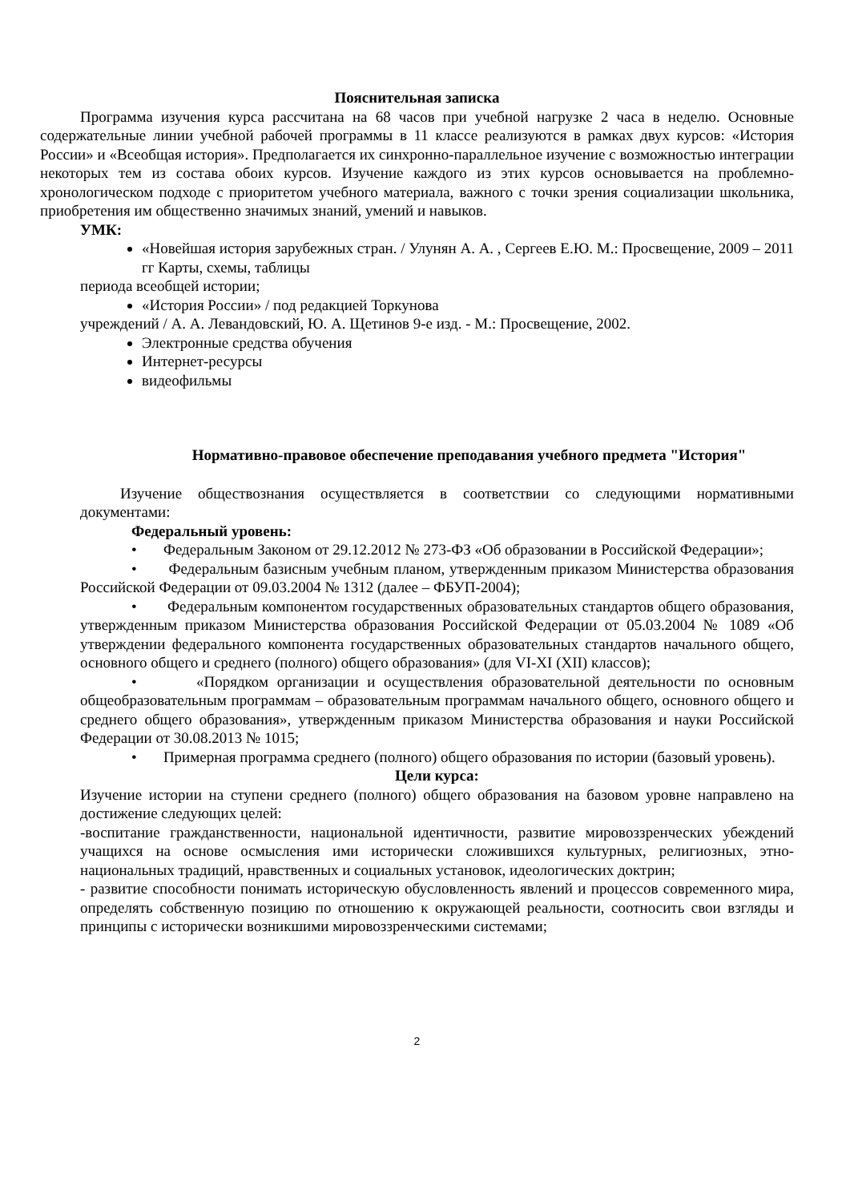Пояснительная записка
Программа изучения курса рассчитана на 68 часов при учебной нагрузке 2 часа в неделю. Основные содержательные линии учебной рабочей программы в 11 классе реализуются в рамках двух курсов: «История России» и «Всеобщая история». Предполагается их синхронно-параллельное изучение с возможностью интеграции некоторых тем из состава обоих курсов. Изучение каждого из этих курсов основывается на проблемно-хронологическом подходе с приоритетом учебного материала, важного с точки зрения социализации школьника, приобретения им общественно значимых знаний, умений и навыков.
УМК:
«Новейшая история зарубежных стран. / Улунян А. А. , Сергеев Е.Ю. М.: Просвещение, 2009 – 2011 гг Карты, схемы, таблицы
периода всеобщей истории;
«История России» / под редакцией Торкунова
учреждений / А. А. Левандовский, Ю. А. Щетинов 9-е изд. - М.: Просвещение, 2002.
Электронные средства обучения
Интернет-ресурсы
видеофильмы
Нормативно-правовое обеспечение преподавания учебного предмета "История"
Изучение обществознания осуществляется в соответствии со следующими нормативными документами:
Федеральный уровень:
• Федеральным Законом от 29.12.2012 № 273-ФЗ «Об образовании в Российской Федерации»;
• Федеральным базисным учебным планом, утвержденным приказом Министерства образования Российской Федерации от 09.03.2004 № 1312 (далее – ФБУП-2004);
• Федеральным компонентом государственных образовательных стандартов общего образования, утвержденным приказом Министерства образования Российской Федерации от 05.03.2004 № 1089 «Об утверждении федерального компонента государственных образовательных стандартов начального общего, основного общего и среднего (полного) общего образования» (для VI-XI (XII) классов);
• «Порядком организации и осуществления образовательной деятельности по основным общеобразовательным программам – образовательным программам начального общего, основного общего и среднего общего образования», утвержденным приказом Министерства образования и науки Российской Федерации от 30.08.2013 № 1015;
• Примерная программа среднего (полного) общего образования по истории (базовый уровень).
Цели курса:
Изучение истории на ступени среднего (полного) общего образования на базовом уровне направлено на достижение следующих целей:
-воспитание гражданственности, национальной идентичности, развитие мировоззренческих убеждений учащихся на основе осмысления ими исторически сложившихся культурных, религиозных, этно-национальных традиций, нравственных и социальных установок, идеологических доктрин;
- развитие способности понимать историческую обусловленность явлений и процессов современного мира, определять собственную позицию по отношению к окружающей реальности, соотносить свои взгляды и принципы с исторически возникшими мировоззренческими системами;
2